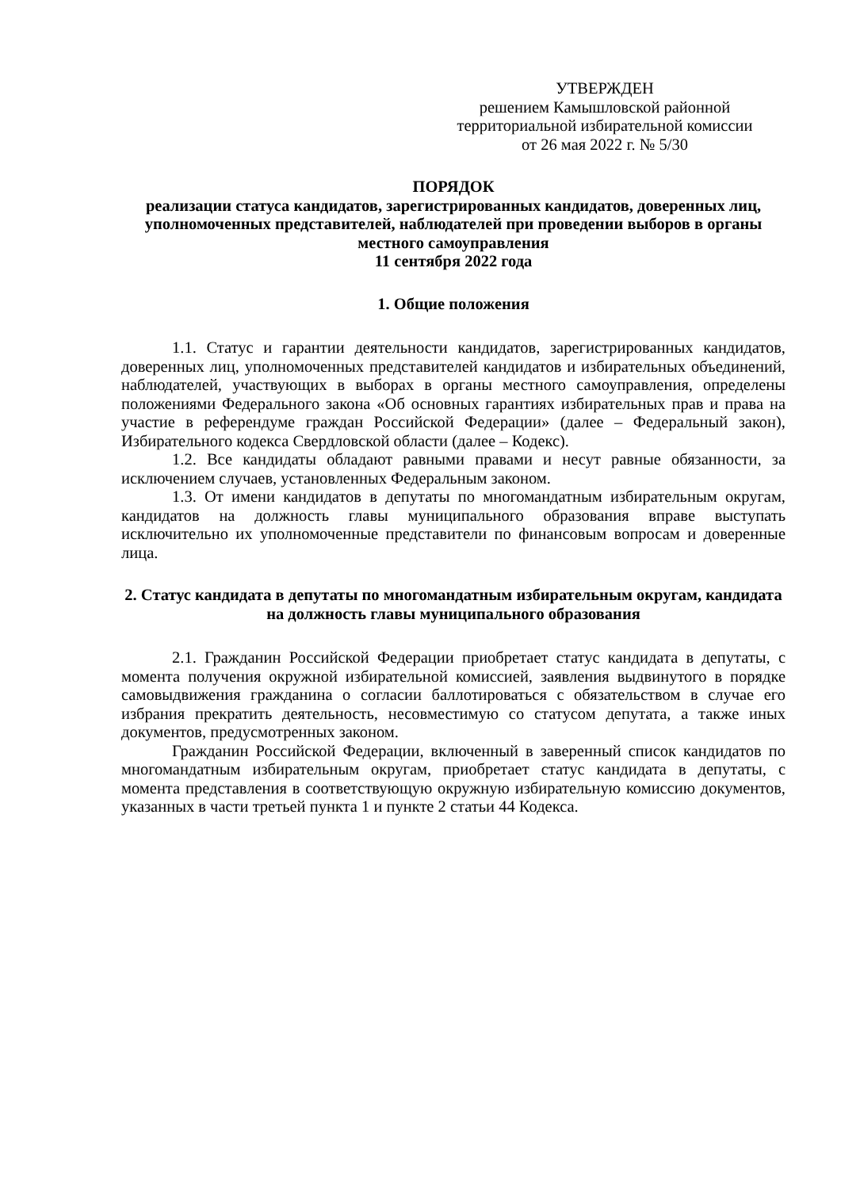УТВЕРЖДЕН
решением Камышловской районной территориальной избирательной комиссии
от 26 мая 2022 г. № 5/30
ПОРЯДОК
реализации статуса кандидатов, зарегистрированных кандидатов, доверенных лиц, уполномоченных представителей, наблюдателей при проведении выборов в органы местного самоуправления
11 сентября 2022 года
1. Общие положения
1.1. Статус и гарантии деятельности кандидатов, зарегистрированных кандидатов, доверенных лиц, уполномоченных представителей кандидатов и избирательных объединений, наблюдателей, участвующих в выборах в органы местного самоуправления, определены положениями Федерального закона «Об основных гарантиях избирательных прав и права на участие в референдуме граждан Российской Федерации» (далее – Федеральный закон), Избирательного кодекса Свердловской области (далее – Кодекс).
1.2. Все кандидаты обладают равными правами и несут равные обязанности, за исключением случаев, установленных Федеральным законом.
1.3. От имени кандидатов в депутаты по многомандатным избирательным округам, кандидатов на должность главы муниципального образования вправе выступать исключительно их уполномоченные представители по финансовым вопросам и доверенные лица.
2. Статус кандидата в депутаты по многомандатным избирательным округам, кандидата на должность главы муниципального образования
2.1. Гражданин Российской Федерации приобретает статус кандидата в депутаты, с момента получения окружной избирательной комиссией, заявления выдвинутого в порядке самовыдвижения гражданина о согласии баллотироваться с обязательством в случае его избрания прекратить деятельность, несовместимую со статусом депутата, а также иных документов, предусмотренных законом.
Гражданин Российской Федерации, включенный в заверенный список кандидатов по многомандатным избирательным округам, приобретает статус кандидата в депутаты, с момента представления в соответствующую окружную избирательную комиссию документов, указанных в части третьей пункта 1 и пункте 2 статьи 44 Кодекса.